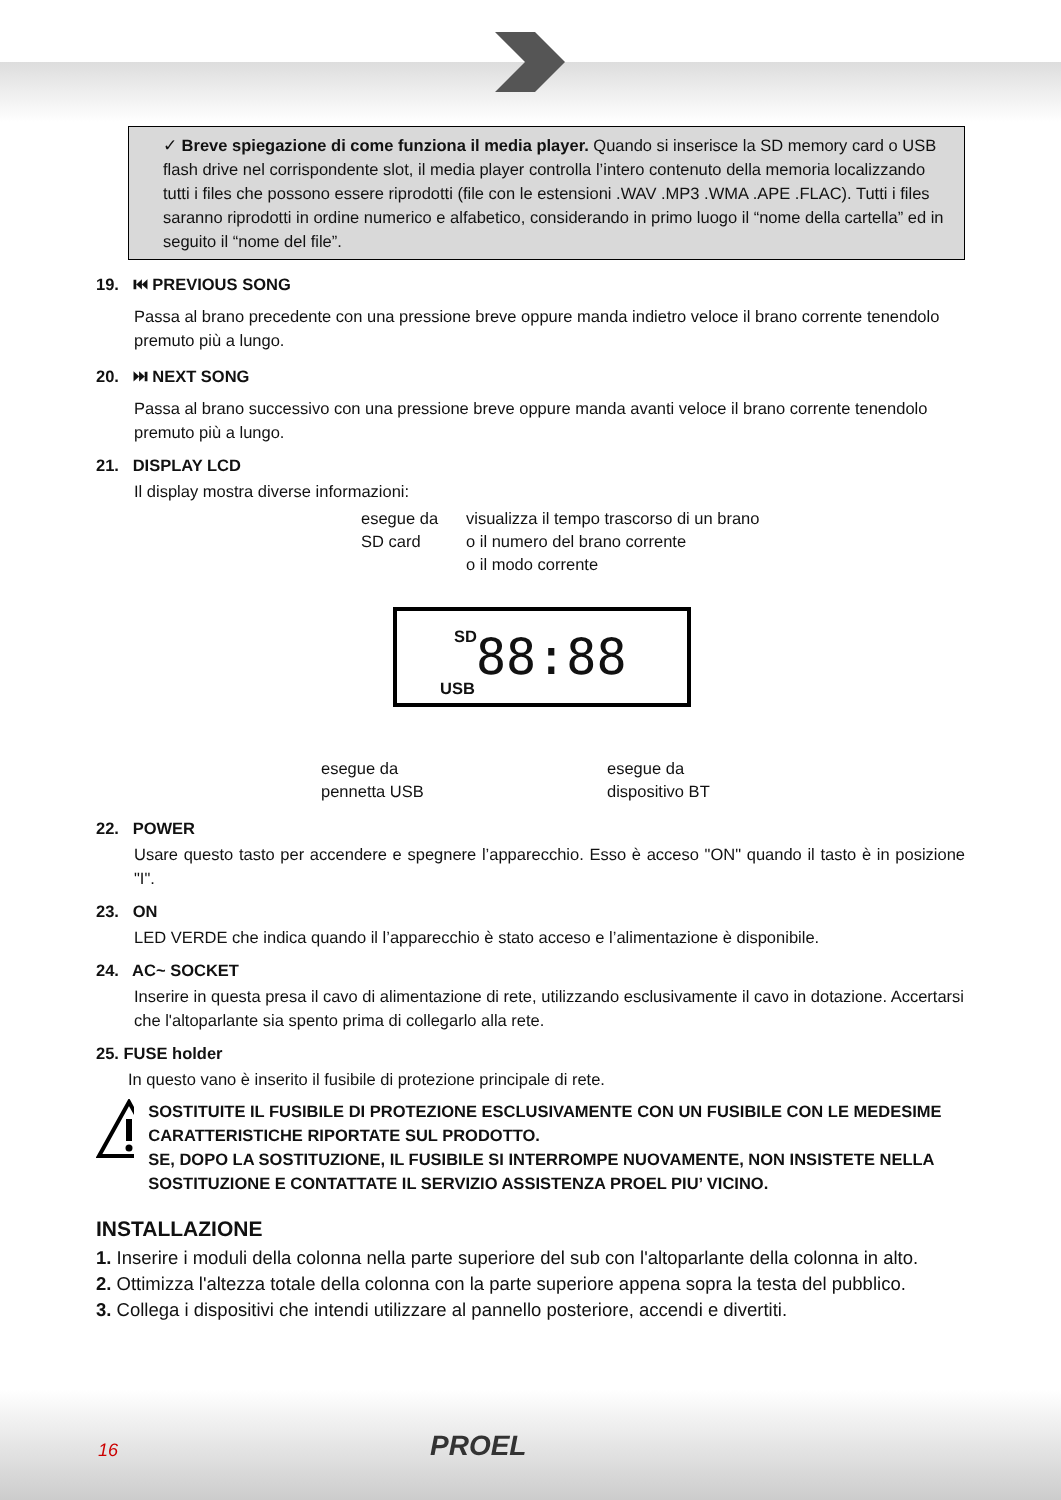✓ Breve spiegazione di come funziona il media player. Quando si inserisce la SD memory card o USB flash drive nel corrispondente slot, il media player controlla l’intero contenuto della memoria localizzando tutti i files che possono essere riprodotti (file con le estensioni .WAV .MP3 .WMA .APE .FLAC). Tutti i files saranno riprodotti in ordine numerico e alfabetico, considerando in primo luogo il “nome della cartella” ed in seguito il “nome del file”.
19. ⏮ PREVIOUS SONG
Passa al brano precedente con una pressione breve oppure manda indietro veloce il brano corrente tenendolo premuto più a lungo.
20. ⏭ NEXT SONG
Passa al brano successivo con una pressione breve oppure manda avanti veloce il brano corrente tenendolo premuto più a lungo.
21. DISPLAY LCD
Il display mostra diverse informazioni:
esegue da
SD card
visualizza il tempo trascorso di un brano
o il numero del brano corrente
o il modo corrente
SD 88:88 USB
esegue da
pennetta USB
esegue da
dispositivo BT
22. POWER
Usare questo tasto per accendere e spegnere l’apparecchio. Esso è acceso "ON" quando il tasto è in posizione "I".
23. ON
LED VERDE che indica quando il l’apparecchio è stato acceso e l’alimentazione è disponibile.
24. AC~ SOCKET
Inserire in questa presa il cavo di alimentazione di rete, utilizzando esclusivamente il cavo in dotazione. Accertarsi che l'altoparlante sia spento prima di collegarlo alla rete.
25. FUSE holder
In questo vano è inserito il fusibile di protezione principale di rete.
SOSTITUITE IL FUSIBILE DI PROTEZIONE ESCLUSIVAMENTE CON UN FUSIBILE CON LE MEDESIME CARATTERISTICHE RIPORTATE SUL PRODOTTO.
SE, DOPO LA SOSTITUZIONE, IL FUSIBILE SI INTERROMPE NUOVAMENTE, NON INSISTETE NELLA SOSTITUZIONE E CONTATTATE IL SERVIZIO ASSISTENZA PROEL PIU’ VICINO.
INSTALLAZIONE
1. Inserire i moduli della colonna nella parte superiore del sub con l'altoparlante della colonna in alto.
2. Ottimizza l'altezza totale della colonna con la parte superiore appena sopra la testa del pubblico.
3. Collega i dispositivi che intendi utilizzare al pannello posteriore, accendi e divertiti.
16 PROEL